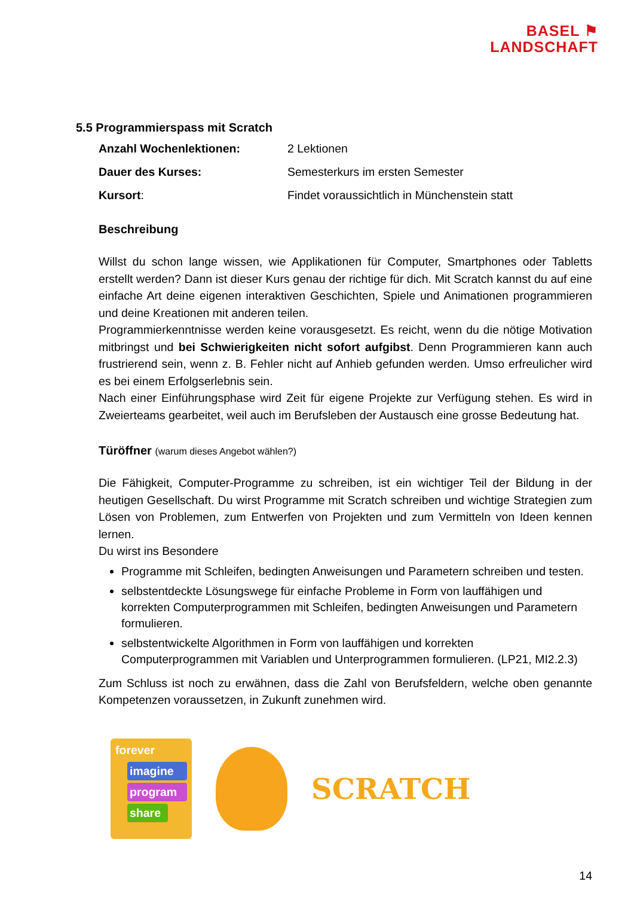BASEL ⚑
LANDSCHAFT
5.5 Programmierspass mit Scratch
Anzahl Wochenlektionen: 2 Lektionen
Dauer des Kurses: Semesterkurs im ersten Semester
Kursort: Findet voraussichtlich in Münchenstein statt
Beschreibung
Willst du schon lange wissen, wie Applikationen für Computer, Smartphones oder Tabletts erstellt werden? Dann ist dieser Kurs genau der richtige für dich. Mit Scratch kannst du auf eine einfache Art deine eigenen interaktiven Geschichten, Spiele und Animationen programmieren und deine Kreationen mit anderen teilen.
Programmierkenntnisse werden keine vorausgesetzt. Es reicht, wenn du die nötige Motivation mitbringst und bei Schwierigkeiten nicht sofort aufgibst. Denn Programmieren kann auch frustrierend sein, wenn z. B. Fehler nicht auf Anhieb gefunden werden. Umso erfreulicher wird es bei einem Erfolgserlebnis sein.
Nach einer Einführungsphase wird Zeit für eigene Projekte zur Verfügung stehen. Es wird in Zweierteams gearbeitet, weil auch im Berufsleben der Austausch eine grosse Bedeutung hat.
Türöffner (warum dieses Angebot wählen?)
Die Fähigkeit, Computer-Programme zu schreiben, ist ein wichtiger Teil der Bildung in der heutigen Gesellschaft. Du wirst Programme mit Scratch schreiben und wichtige Strategien zum Lösen von Problemen, zum Entwerfen von Projekten und zum Vermitteln von Ideen kennen lernen.
Du wirst ins Besondere
Programme mit Schleifen, bedingten Anweisungen und Parametern schreiben und testen.
selbstentdeckte Lösungswege für einfache Probleme in Form von lauffähigen und korrekten Computerprogrammen mit Schleifen, bedingten Anweisungen und Parametern formulieren.
selbstentwickelte Algorithmen in Form von lauffähigen und korrekten Computerprogrammen mit Variablen und Unterprogrammen formulieren. (LP21, MI2.2.3)
Zum Schluss ist noch zu erwähnen, dass die Zahl von Berufsfeldern, welche oben genannte Kompetenzen voraussetzen, in Zukunft zunehmen wird.
forever
imagine
program
share
SCRATCH
14